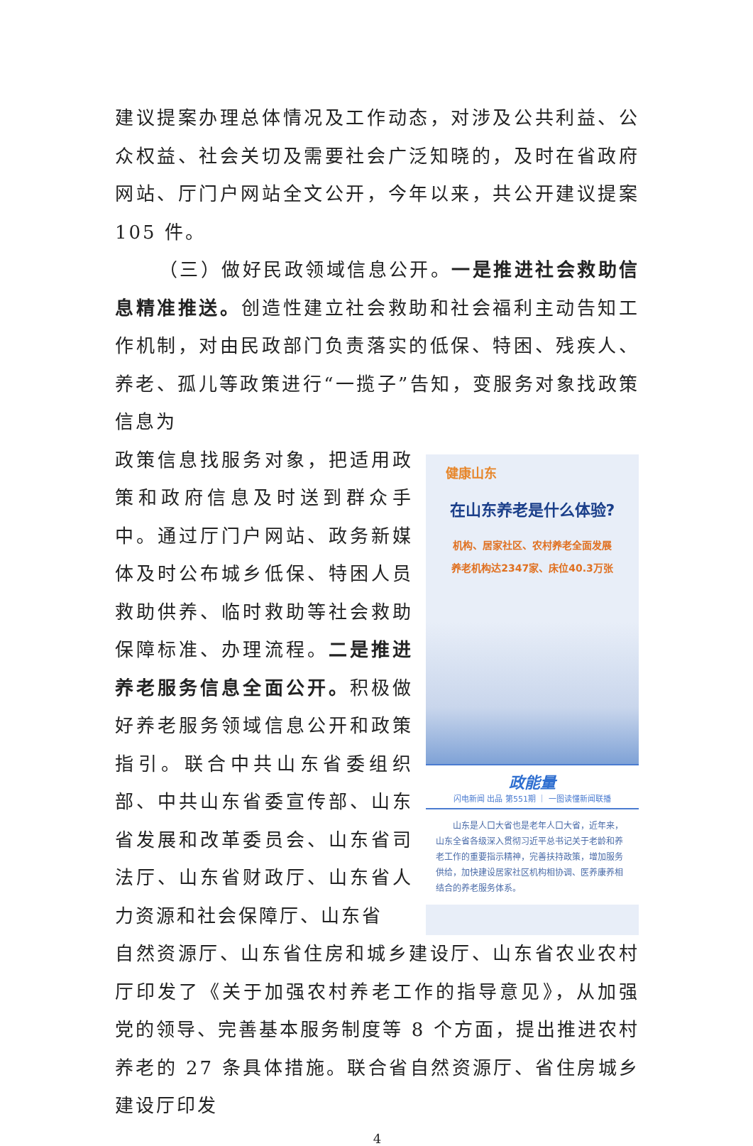建议提案办理总体情况及工作动态，对涉及公共利益、公众权益、社会关切及需要社会广泛知晓的，及时在省政府网站、厅门户网站全文公开，今年以来，共公开建议提案 105 件。
（三）做好民政领域信息公开。一是推进社会救助信息精准推送。创造性建立社会救助和社会福利主动告知工作机制，对由民政部门负责落实的低保、特困、残疾人、养老、孤儿等政策进行“一揽子”告知，变服务对象找政策信息为
政策信息找服务对象，把适用政策和政府信息及时送到群众手中。通过厅门户网站、政务新媒体及时公布城乡低保、特困人员救助供养、临时救助等社会救助保障标准、办理流程。二是推进养老服务信息全面公开。积极做好养老服务领域信息公开和政策指引。联合中共山东省委组织部、中共山东省委宣传部、山东省发展和改革委员会、山东省司法厅、山东省财政厅、山东省人力资源和社会保障厅、山东省
健康山东
在山东养老是什么体验?
机构、居家社区、农村养老全面发展
养老机构达2347家、床位40.3万张
政能量
闪电新闻 出品 第551期 ｜ 一图读懂新闻联播
　　山东是人口大省也是老年人口大省，近年来，山东全省各级深入贯彻习近平总书记关于老龄和养老工作的重要指示精神，完善扶持政策，增加服务供给，加快建设居家社区机构相协调、医养康养相结合的养老服务体系。
自然资源厅、山东省住房和城乡建设厅、山东省农业农村厅印发了《关于加强农村养老工作的指导意见》，从加强党的领导、完善基本服务制度等 8 个方面，提出推进农村养老的 27 条具体措施。联合省自然资源厅、省住房城乡建设厅印发
4